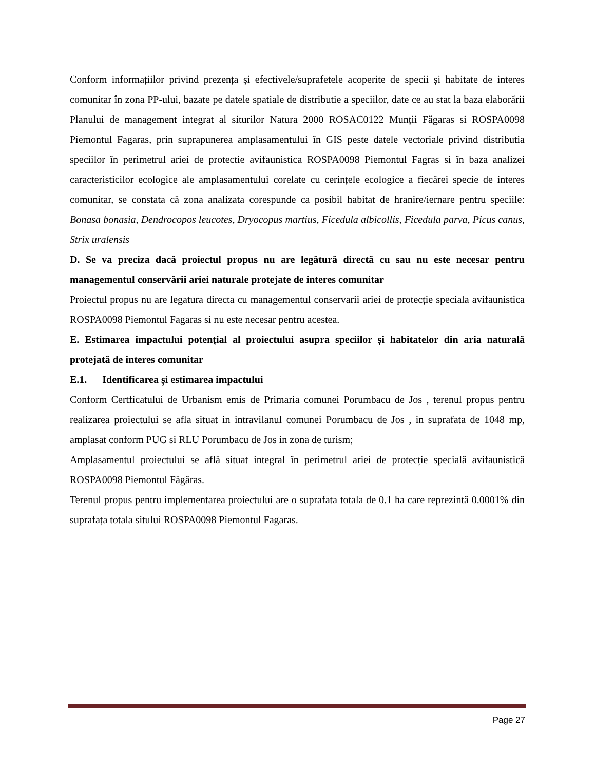Conform informațiilor privind prezența și efectivele/suprafetele acoperite de specii și habitate de interes comunitar în zona PP-ului, bazate pe datele spatiale de distributie a speciilor, date ce au stat la baza elaborării Planului de management integrat al siturilor Natura 2000 ROSAC0122 Munții Făgaras si ROSPA0098 Piemontul Fagaras, prin suprapunerea amplasamentului în GIS peste datele vectoriale privind distributia speciilor în perimetrul ariei de protectie avifaunistica ROSPA0098 Piemontul Fagras si în baza analizei caracteristicilor ecologice ale amplasamentului corelate cu cerințele ecologice a fiecărei specie de interes comunitar, se constata că zona analizata corespunde ca posibil habitat de hranire/iernare pentru speciile: Bonasa bonasia, Dendrocopos leucotes, Dryocopus martius, Ficedula albicollis, Ficedula parva, Picus canus, Strix uralensis
D. Se va preciza dacă proiectul propus nu are legătură directă cu sau nu este necesar pentru managementul conservării ariei naturale protejate de interes comunitar
Proiectul propus nu are legatura directa cu managementul conservarii ariei de protecție speciala avifaunistica ROSPA0098 Piemontul Fagaras si nu este necesar pentru acestea.
E. Estimarea impactului potențial al proiectului asupra speciilor și habitatelor din aria naturală protejată de interes comunitar
E.1. Identificarea și estimarea impactului
Conform Certficatului de Urbanism emis de Primaria comunei Porumbacu de Jos , terenul propus pentru realizarea proiectului se afla situat in intravilanul comunei Porumbacu de Jos , in suprafata de 1048 mp, amplasat conform PUG si RLU Porumbacu de Jos in zona de turism;
Amplasamentul proiectului se află situat integral în perimetrul ariei de protecție specială avifaunistică ROSPA0098 Piemontul Făgăras.
Terenul propus pentru implementarea proiectului are o suprafata totala de 0.1 ha care reprezintă 0.0001% din suprafața totala sitului ROSPA0098 Piemontul Fagaras.
Page 27